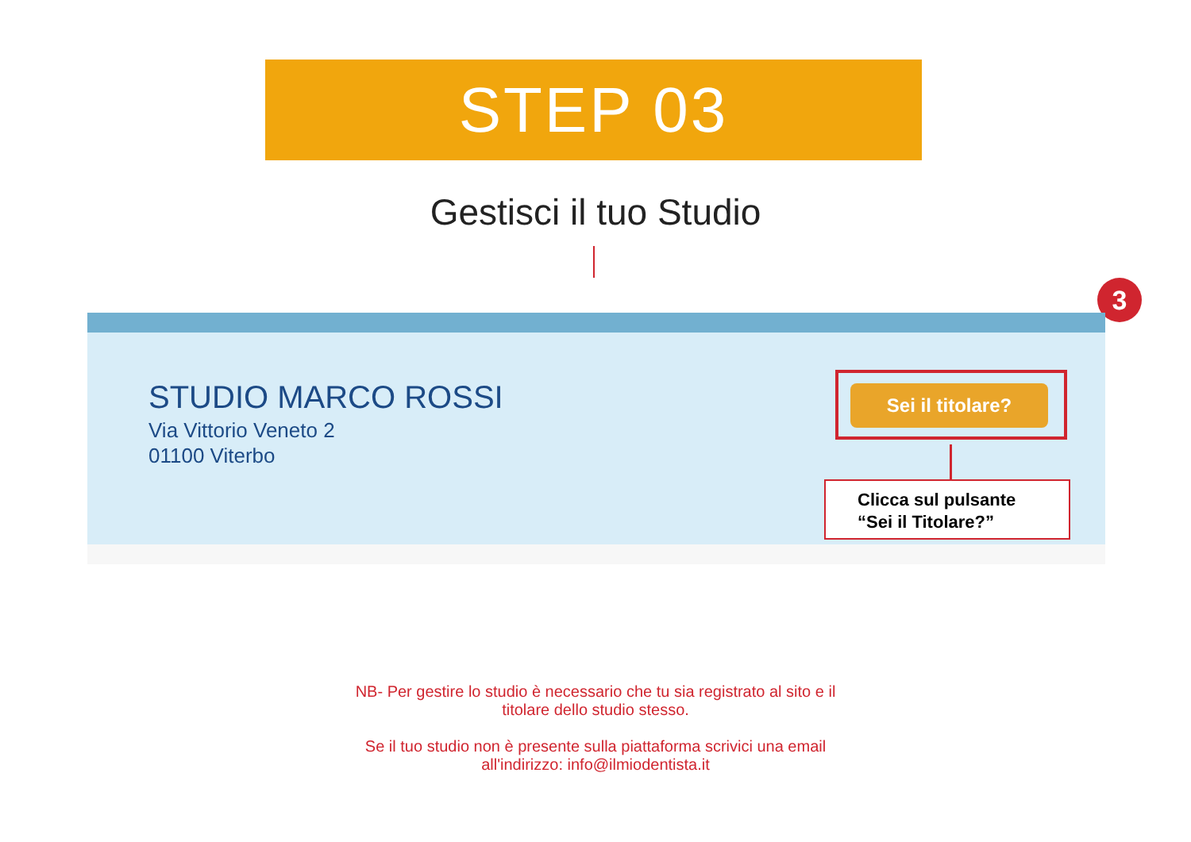STEP 03
Gestisci il tuo Studio
3
STUDIO MARCO ROSSI
Via Vittorio Veneto 2
01100 Viterbo
Sei il titolare?
Clicca sul pulsante
“Sei il Titolare?”
NB- Per gestire lo studio è necessario che tu sia registrato al sito e il
titolare dello studio stesso.
Se il tuo studio non è presente sulla piattaforma scrivici una email
all'indirizzo: info@ilmiodentista.it